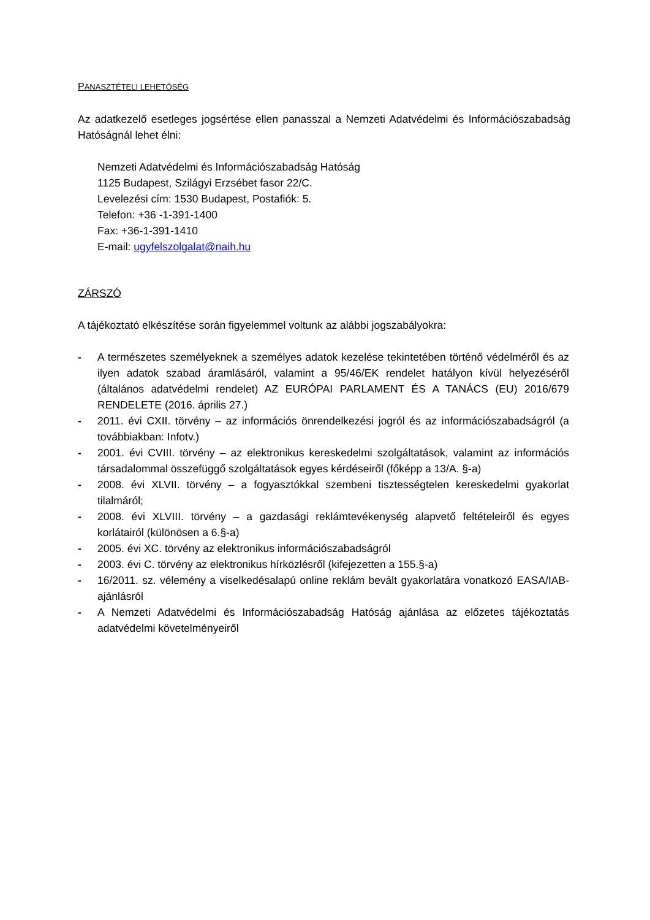PANASZTÉTELI LEHETŐSÉG
Az adatkezelő esetleges jogsértése ellen panasszal a Nemzeti Adatvédelmi és Információszabadság Hatóságnál lehet élni:
Nemzeti Adatvédelmi és Információszabadság Hatóság
1125 Budapest, Szilágyi Erzsébet fasor 22/C.
Levelezési cím: 1530 Budapest, Postafiók: 5.
Telefon: +36 -1-391-1400
Fax: +36-1-391-1410
E-mail: ugyfelszolgalat@naih.hu
ZÁRSZÓ
A tájékoztató elkészítése során figyelemmel voltunk az alábbi jogszabályokra:
- A természetes személyeknek a személyes adatok kezelése tekintetében történő védelméről és az ilyen adatok szabad áramlásáról, valamint a 95/46/EK rendelet hatályon kívül helyezéséről (általános adatvédelmi rendelet) AZ EURÓPAI PARLAMENT ÉS A TANÁCS (EU) 2016/679 RENDELETE (2016. április 27.)
- 2011. évi CXII. törvény – az információs önrendelkezési jogról és az információszabadságról (a továbbiakban: Infotv.)
- 2001. évi CVIII. törvény – az elektronikus kereskedelmi szolgáltatások, valamint az információs társadalommal összefüggő szolgáltatások egyes kérdéseiről (főképp a 13/A. §-a)
- 2008. évi XLVII. törvény – a fogyasztókkal szembeni tisztességtelen kereskedelmi gyakorlat tilalmáról;
- 2008. évi XLVIII. törvény – a gazdasági reklámtevékenység alapvető feltételeiről és egyes korlátairól (különösen a 6.§-a)
- 2005. évi XC. törvény az elektronikus információszabadságról
- 2003. évi C. törvény az elektronikus hírközlésről (kifejezetten a 155.§-a)
- 16/2011. sz. vélemény a viselkedésalapú online reklám bevált gyakorlatára vonatkozó EASA/IAB-ajánlásról
- A Nemzeti Adatvédelmi és Információszabadság Hatóság ajánlása az előzetes tájékoztatás adatvédelmi követelményeiről